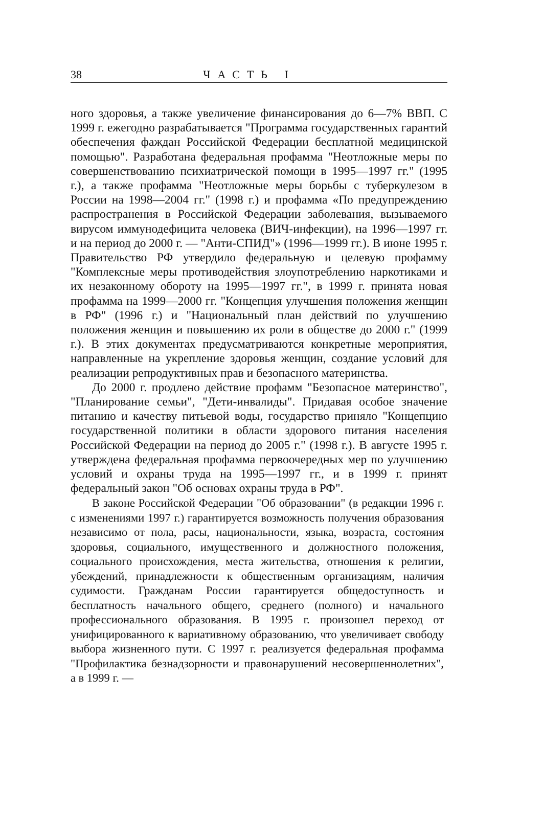38 ЧАСТЬ I
ного здоровья, а также увеличение финансирования до 6—7% ВВП. С 1999 г. ежегодно разрабатывается "Программа государственных гарантий обеспечения фаждан Российской Федерации бесплатной медицинской помощью". Разработана федеральная профамма "Неотложные меры по совершенствованию психиатрической помощи в 1995—1997 гг." (1995 г.), а также профамма "Неотложные меры борьбы с туберкулезом в России на 1998—2004 гг." (1998 г.) и профамма «По предупреждению распространения в Российской Федерации заболевания, вызываемого вирусом иммунодефицита человека (ВИЧ-инфекции), на 1996—1997 гг. и на период до 2000 г. — "Анти-СПИД"» (1996—1999 гг.). В июне 1995 г. Правительство РФ утвердило федеральную и целевую профамму "Комплексные меры противодействия злоупотреблению наркотиками и их незаконному обороту на 1995—1997 гг.", в 1999 г. принята новая профамма на 1999—2000 гг. "Концепция улучшения положения женщин в РФ" (1996 г.) и "Национальный план действий по улучшению положения женщин и повышению их роли в обществе до 2000 г." (1999 г.). В этих документах предусматриваются конкретные мероприятия, направленные на укрепление здоровья женщин, создание условий для реализации репродуктивных прав и безопасного материнства.
До 2000 г. продлено действие профамм "Безопасное материнство", "Планирование семьи", "Дети-инвалиды". Придавая особое значение питанию и качеству питьевой воды, государство приняло "Концепцию государственной политики в области здорового питания населения Российской Федерации на период до 2005 г." (1998 г.). В августе 1995 г. утверждена федеральная профамма первоочередных мер по улучшению условий и охраны труда на 1995—1997 гг., и в 1999 г. принят федеральный закон "Об основах охраны труда в РФ".
В законе Российской Федерации "Об образовании" (в редакции 1996 г. с изменениями 1997 г.) гарантируется возможность получения образования независимо от пола, расы, национальности, языка, возраста, состояния здоровья, социального, имущественного и должностного положения, социального происхождения, места жительства, отношения к религии, убеждений, принадлежности к общественным организациям, наличия судимости. Гражданам России гарантируется общедоступность и бесплатность начального общего, среднего (полного) и начального профессионального образования. В 1995 г. произошел переход от унифицированного к вариативному образованию, что увеличивает свободу выбора жизненного пути. С 1997 г. реализуется федеральная профамма "Профилактика безнадзорности и правонарушений несовершеннолетних", а в 1999 г. —